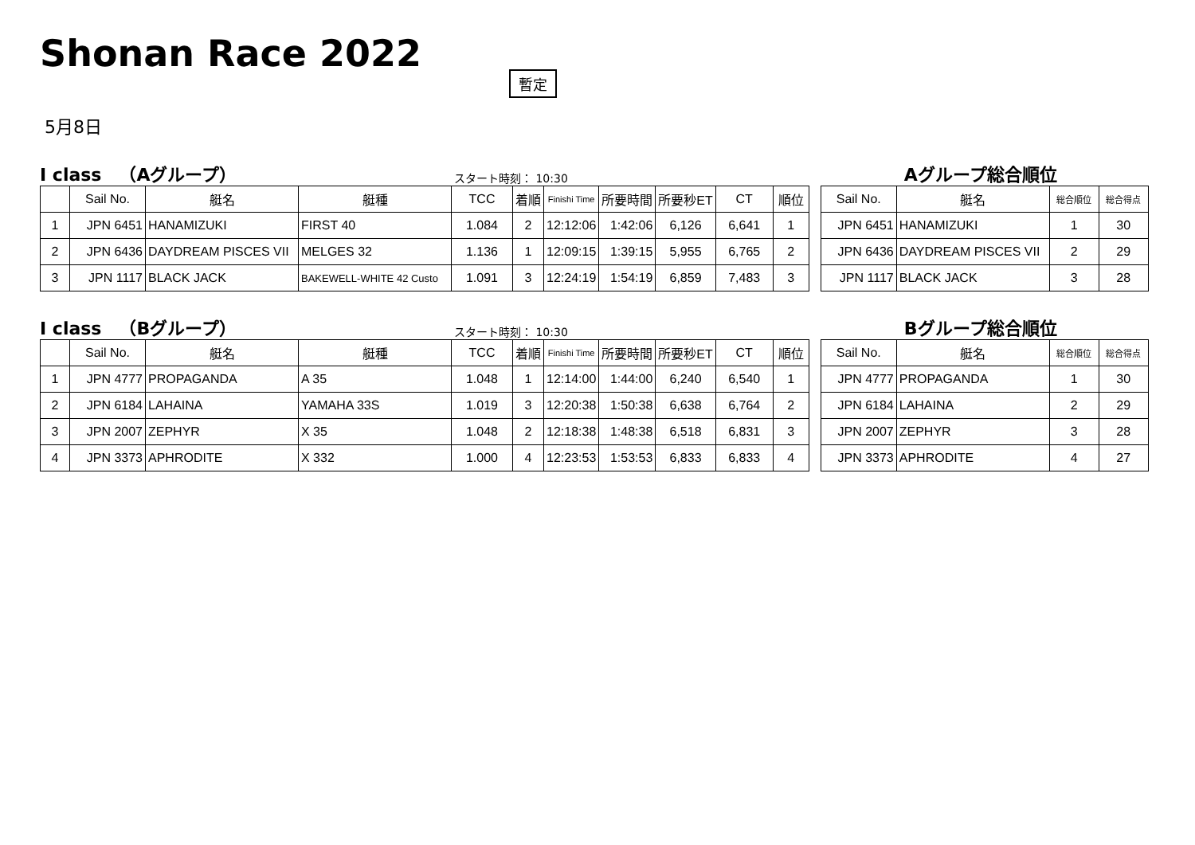Shonan Race 2022
暫定
5月8日
I class　（Aグループ） スタート時刻： 10:30
| | Sail No. | 艇名 | 艇種 | TCC | 着順 | Finishi Time | 所要時間 | 所要秒ET | CT | 順位 |
| --- | --- | --- | --- | --- | --- | --- | --- | --- | --- | --- |
| 1 | JPN 6451 | HANAMIZUKI | FIRST 40 | 1.084 | 2 | 12:12:06 | 1:42:06 | 6,126 | 6,641 | 1 |
| 2 | JPN 6436 | DAYDREAM PISCES VII | MELGES 32 | 1.136 | 1 | 12:09:15 | 1:39:15 | 5,955 | 6,765 | 2 |
| 3 | JPN 1117 | BLACK JACK | BAKEWELL-WHITE 42 Custo | 1.091 | 3 | 12:24:19 | 1:54:19 | 6,859 | 7,483 | 3 |
Aグループ総合順位
| Sail No. | 艇名 | 総合順位 | 総合得点 |
| --- | --- | --- | --- |
| JPN 6451 | HANAMIZUKI | 1 | 30 |
| JPN 6436 | DAYDREAM PISCES VII | 2 | 29 |
| JPN 1117 | BLACK JACK | 3 | 28 |
I class　（Bグループ） スタート時刻： 10:30
| | Sail No. | 艇名 | 艇種 | TCC | 着順 | Finishi Time | 所要時間 | 所要秒ET | CT | 順位 |
| --- | --- | --- | --- | --- | --- | --- | --- | --- | --- | --- |
| 1 | JPN 4777 | PROPAGANDA | A 35 | 1.048 | 1 | 12:14:00 | 1:44:00 | 6,240 | 6,540 | 1 |
| 2 | JPN 6184 | LAHAINA | YAMAHA 33S | 1.019 | 3 | 12:20:38 | 1:50:38 | 6,638 | 6,764 | 2 |
| 3 | JPN 2007 | ZEPHYR | X 35 | 1.048 | 2 | 12:18:38 | 1:48:38 | 6,518 | 6,831 | 3 |
| 4 | JPN 3373 | APHRODITE | X 332 | 1.000 | 4 | 12:23:53 | 1:53:53 | 6,833 | 6,833 | 4 |
Bグループ総合順位
| Sail No. | 艇名 | 総合順位 | 総合得点 |
| --- | --- | --- | --- |
| JPN 4777 | PROPAGANDA | 1 | 30 |
| JPN 6184 | LAHAINA | 2 | 29 |
| JPN 2007 | ZEPHYR | 3 | 28 |
| JPN 3373 | APHRODITE | 4 | 27 |